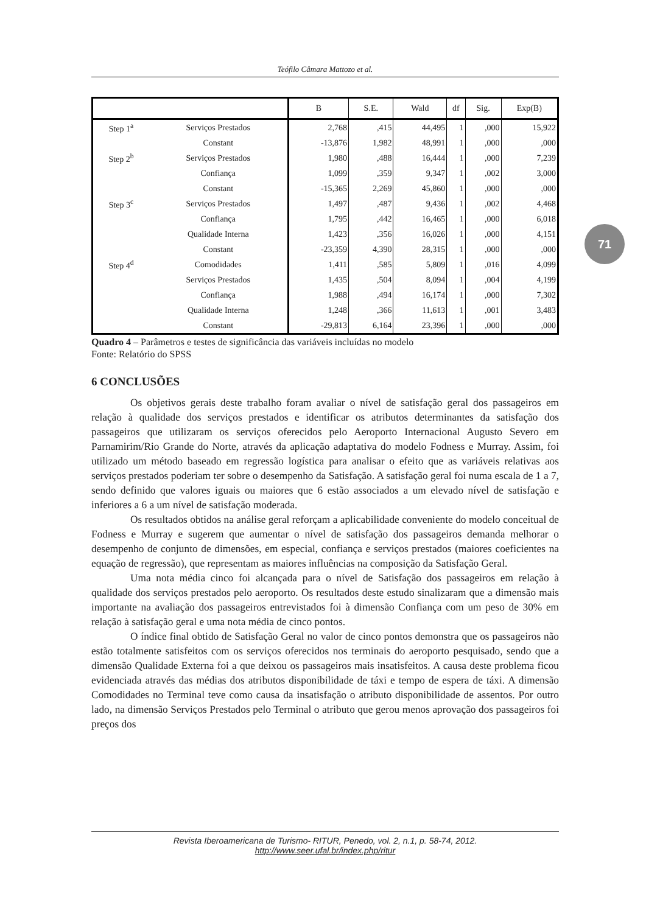71
Teófilo Câmara Mattozo et al.
| | | B | S.E. | Wald | df | Sig. | Exp(B) |
| --- | --- | --- | --- | --- | --- | --- | --- |
| Step 1<sup>a</sup> | Serviços Prestados | 2,768 | ,415 | 44,495 | 1 | ,000 | 15,922 |
| | Constant | -13,876 | 1,982 | 48,991 | 1 | ,000 | ,000 |
| Step 2<sup>b</sup> | Serviços Prestados | 1,980 | ,488 | 16,444 | 1 | ,000 | 7,239 |
| | Confiança | 1,099 | ,359 | 9,347 | 1 | ,002 | 3,000 |
| | Constant | -15,365 | 2,269 | 45,860 | 1 | ,000 | ,000 |
| Step 3<sup>c</sup> | Serviços Prestados | 1,497 | ,487 | 9,436 | 1 | ,002 | 4,468 |
| | Confiança | 1,795 | ,442 | 16,465 | 1 | ,000 | 6,018 |
| | Qualidade Interna | 1,423 | ,356 | 16,026 | 1 | ,000 | 4,151 |
| | Constant | -23,359 | 4,390 | 28,315 | 1 | ,000 | ,000 |
| Step 4<sup>d</sup> | Comodidades | 1,411 | ,585 | 5,809 | 1 | ,016 | 4,099 |
| | Serviços Prestados | 1,435 | ,504 | 8,094 | 1 | ,004 | 4,199 |
| | Confiança | 1,988 | ,494 | 16,174 | 1 | ,000 | 7,302 |
| | Qualidade Interna | 1,248 | ,366 | 11,613 | 1 | ,001 | 3,483 |
| | Constant | -29,813 | 6,164 | 23,396 | 1 | ,000 | ,000 |
Quadro 4 – Parâmetros e testes de significância das variáveis incluídas no modelo
Fonte: Relatório do SPSS
6 CONCLUSÕES
Os objetivos gerais deste trabalho foram avaliar o nível de satisfação geral dos passageiros em relação à qualidade dos serviços prestados e identificar os atributos determinantes da satisfação dos passageiros que utilizaram os serviços oferecidos pelo Aeroporto Internacional Augusto Severo em Parnamirim/Rio Grande do Norte, através da aplicação adaptativa do modelo Fodness e Murray. Assim, foi utilizado um método baseado em regressão logística para analisar o efeito que as variáveis relativas aos serviços prestados poderiam ter sobre o desempenho da Satisfação. A satisfação geral foi numa escala de 1 a 7, sendo definido que valores iguais ou maiores que 6 estão associados a um elevado nível de satisfação e inferiores a 6 a um nível de satisfação moderada.
Os resultados obtidos na análise geral reforçam a aplicabilidade conveniente do modelo conceitual de Fodness e Murray e sugerem que aumentar o nível de satisfação dos passageiros demanda melhorar o desempenho de conjunto de dimensões, em especial, confiança e serviços prestados (maiores coeficientes na equação de regressão), que representam as maiores influências na composição da Satisfação Geral.
Uma nota média cinco foi alcançada para o nível de Satisfação dos passageiros em relação à qualidade dos serviços prestados pelo aeroporto. Os resultados deste estudo sinalizaram que a dimensão mais importante na avaliação dos passageiros entrevistados foi à dimensão Confiança com um peso de 30% em relação à satisfação geral e uma nota média de cinco pontos.
O índice final obtido de Satisfação Geral no valor de cinco pontos demonstra que os passageiros não estão totalmente satisfeitos com os serviços oferecidos nos terminais do aeroporto pesquisado, sendo que a dimensão Qualidade Externa foi a que deixou os passageiros mais insatisfeitos. A causa deste problema ficou evidenciada através das médias dos atributos disponibilidade de táxi e tempo de espera de táxi. A dimensão Comodidades no Terminal teve como causa da insatisfação o atributo disponibilidade de assentos. Por outro lado, na dimensão Serviços Prestados pelo Terminal o atributo que gerou menos aprovação dos passageiros foi preços dos
Revista Iberoamericana de Turismo- RITUR, Penedo, vol. 2, n.1, p. 58-74, 2012.
http://www.seer.ufal.br/index.php/ritur